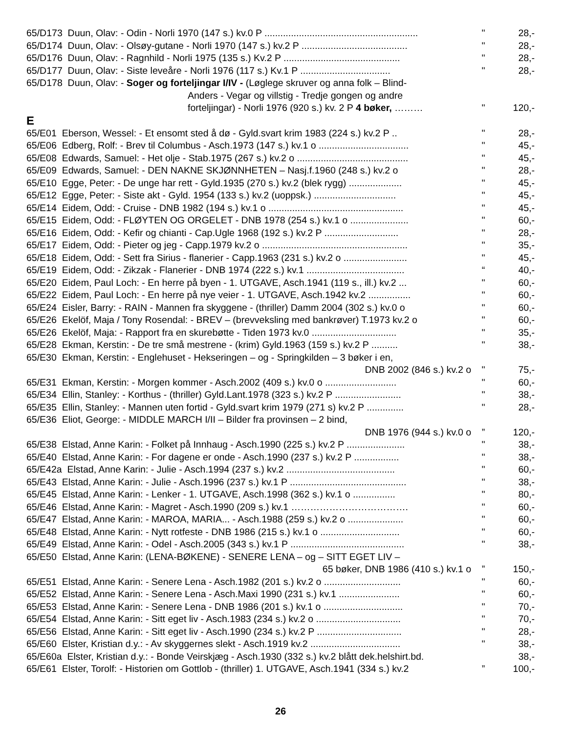| 65/D173 Duun, Olav: - Odin - Norli 1970 (147 s.) kv.0 P .......................................................... | " | 28,- |
| 65/D174 Duun, Olav: - Olsøy-gutane - Norli 1970 (147 s.) kv.2 P ........................................ | " | 28,- |
| 65/D176 Duun, Olav: - Ragnhild - Norli 1975 (135 s.) Kv.2 P ............................................ | " | 28,- |
| 65/D177 Duun, Olav: - Siste leveåre - Norli 1976 (117 s.) Kv.1 P .................................. | " | 28,- |
| 65/D178 Duun, Olav: - Soger og forteljingar I/IV - (Løglege skruver og anna folk – Blind- | | |
| Anders - Vegar og villstig - Tredje gongen og andre forteljingar) - Norli 1976 (920 s.) kv. 2 P 4 bøker, ……… | " | 120,- |
E
| 65/E01 Eberson, Wessel: - Et ensomt sted å dø - Gyld.svart krim 1983 (224 s.) kv.2 P .. | " | 28,- |
| 65/E06 Edberg, Rolf: - Brev til Columbus - Asch.1973 (147 s.) kv.1 o .................................. | " | 45,- |
| 65/E08 Edwards, Samuel: - Het olje - Stab.1975 (267 s.) kv.2 o .......................................... | " | 45,- |
| 65/E09 Edwards, Samuel: - DEN NAKNE SKJØNNHETEN – Nasj.f.1960 (248 s.) kv.2 o | " | 28,- |
| 65/E10 Egge, Peter: - De unge har rett - Gyld.1935 (270 s.) kv.2 (blek rygg) .................... | " | 45,- |
| 65/E12 Egge, Peter: - Siste akt - Gyld. 1954 (133 s.) kv.2 (uoppsk.) ............................... | " | 45,- |
| 65/E14 Eidem, Odd: - Cruise - DNB 1982 (194 s.) kv.1 o ................................................... | " | 45,- |
| 65/E15 Eidem, Odd: - FLØYTEN OG ORGELET - DNB 1978 (254 s.) kv.1 o ...................... | " | 60,- |
| 65/E16 Eidem, Odd: - Kefir og chianti - Cap.Ugle 1968 (192 s.) kv.2 P ............................ | " | 28,- |
| 65/E17 Eidem, Odd: - Pieter og jeg - Capp.1979 kv.2 o ....................................................... | " | 35,- |
| 65/E18 Eidem, Odd: - Sett fra Sirius - flanerier - Capp.1963 (231 s.) kv.2 o ........................ | " | 45,- |
| 65/E19 Eidem, Odd: - Zikzak - Flanerier - DNB 1974 (222 s.) kv.1 ..................................... | “ | 40,- |
| 65/E20 Eidem, Paul Loch: - En herre på byen - 1. UTGAVE, Asch.1941 (119 s., ill.) kv.2 ... | " | 60,- |
| 65/E22 Eidem, Paul Loch: - En herre på nye veier - 1. UTGAVE, Asch.1942 kv.2 ................ | " | 60,- |
| 65/E24 Eisler, Barry: - RAIN - Mannen fra skyggene - (thriller) Damm 2004 (302 s.) kv.0 o | " | 60,- |
| 65/E26 Ekelöf, Maja / Tony Rosendal: - BREV – (brevveksling med bankrøver) T.1973 kv.2 o | " | 60,- |
| 65/E26 Ekelöf, Maja: - Rapport fra en skurebøtte - Tiden 1973 kv.0 ................................ | " | 35,- |
| 65/E28 Ekman, Kerstin: - De tre små mestrene - (krim) Gyld.1963 (159 s.) kv.2 P .......... | " | 38,- |
| 65/E30 Ekman, Kerstin: - Englehuset - Hekseringen – og - Springkilden – 3 bøker i en, | | |
| DNB 2002 (846 s.) kv.2 o | " | 75,- |
| 65/E31 Ekman, Kerstin: - Morgen kommer - Asch.2002 (409 s.) kv.0 o ........................... | " | 60,- |
| 65/E34 Ellin, Stanley: - Korthus - (thriller) Gyld.Lant.1978 (323 s.) kv.2 P ......................... | " | 38,- |
| 65/E35 Ellin, Stanley: - Mannen uten fortid - Gyld.svart krim 1979 (271 s) kv.2 P .............. | " | 28,- |
| 65/E36 Eliot, George: - MIDDLE MARCH I/II – Bilder fra provinsen – 2 bind, | | |
| DNB 1976 (944 s.) kv.0 o | ” | 120,- |
| 65/E38 Elstad, Anne Karin: - Folket på Innhaug - Asch.1990 (225 s.) kv.2 P ...................... | " | 38,- |
| 65/E40 Elstad, Anne Karin: - For dagene er onde - Asch.1990 (237 s.) kv.2 P ................. | " | 38,- |
| 65/E42a Elstad, Anne Karin: - Julie - Asch.1994 (237 s.) kv.2 ......................................... | " | 60,- |
| 65/E43 Elstad, Anne Karin: - Julie - Asch.1996 (237 s.) kv.1 P ............................................ | " | 38,- |
| 65/E45 Elstad, Anne Karin: - Lenker - 1. UTGAVE, Asch.1998 (362 s.) kv.1 o ................ | " | 80,- |
| 65/E46 Elstad, Anne Karin: - Magret - Asch.1990 (209 s.) kv.1 ………………………………. | " | 60,- |
| 65/E47 Elstad, Anne Karin: - MAROA, MARIA... - Asch.1988 (259 s.) kv.2 o ..................... | " | 60,- |
| 65/E48 Elstad, Anne Karin: - Nytt rotfeste - DNB 1986 (215 s.) kv.1 o .............................. | " | 60,- |
| 65/E49 Elstad, Anne Karin: - Odel - Asch.2005 (343 s.) kv.1 P ........................................... | " | 38,- |
| 65/E50 Elstad, Anne Karin: (LENA-BØKENE) - SENERE LENA – og – SITT EGET LIV – | | |
| 65 bøker, DNB 1986 (410 s.) kv.1 o | ” | 150,- |
| 65/E51 Elstad, Anne Karin: - Senere Lena - Asch.1982 (201 s.) kv.2 o ............................. | " | 60,- |
| 65/E52 Elstad, Anne Karin: - Senere Lena - Asch.Maxi 1990 (231 s.) kv.1 ....................... | " | 60,- |
| 65/E53 Elstad, Anne Karin: - Senere Lena - DNB 1986 (201 s.) kv.1 o .............................. | " | 70,- |
| 65/E54 Elstad, Anne Karin: - Sitt eget liv - Asch.1983 (234 s.) kv.2 o ................................ | " | 70,- |
| 65/E56 Elstad, Anne Karin: - Sitt eget liv - Asch.1990 (234 s.) kv.2 P ................................ | " | 28,- |
| 65/E60 Elster, Kristian d.y.: - Av skyggernes slekt - Asch.1919 kv.2 .................................. | " | 38,- |
| 65/E60a Elster, Kristian d.y.: - Bonde Veirskjæg - Asch.1930 (332 s.) kv.2 blått dek.helshirt.bd. | | 38,- |
| 65/E61 Elster, Torolf: - Historien om Gottlob - (thriller) 1. UTGAVE, Asch.1941 (334 s.) kv.2 | ” | 100,- |
26